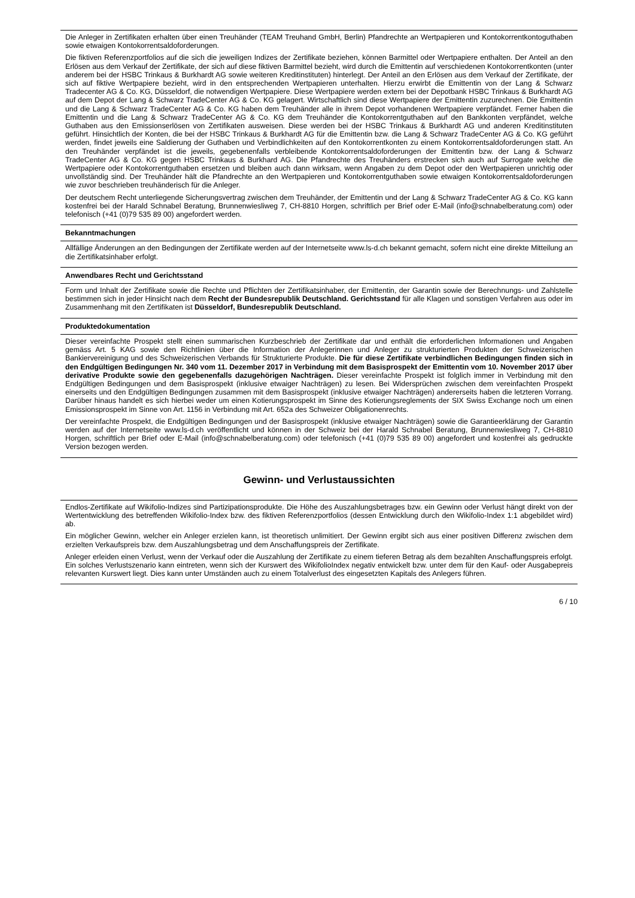Die Anleger in Zertifikaten erhalten über einen Treuhänder (TEAM Treuhand GmbH, Berlin) Pfandrechte an Wertpapieren und Kontokorrentkontoguthaben sowie etwaigen Kontokorrentsaldoforderungen.
Die fiktiven Referenzportfolios auf die sich die jeweiligen Indizes der Zertifikate beziehen, können Barmittel oder Wertpapiere enthalten. Der Anteil an den Erlösen aus dem Verkauf der Zertifikate, der sich auf diese fiktiven Barmittel bezieht, wird durch die Emittentin auf verschiedenen Kontokorrentkonten (unter anderem bei der HSBC Trinkaus & Burkhardt AG sowie weiteren Kreditinstituten) hinterlegt. Der Anteil an den Erlösen aus dem Verkauf der Zertifikate, der sich auf fiktive Wertpapiere bezieht, wird in den entsprechenden Wertpapieren unterhalten. Hierzu erwirbt die Emittentin von der Lang & Schwarz Tradecenter AG & Co. KG, Düsseldorf, die notwendigen Wertpapiere. Diese Wertpapiere werden extern bei der Depotbank HSBC Trinkaus & Burkhardt AG auf dem Depot der Lang & Schwarz TradeCenter AG & Co. KG gelagert. Wirtschaftlich sind diese Wertpapiere der Emittentin zuzurechnen. Die Emittentin und die Lang & Schwarz TradeCenter AG & Co. KG haben dem Treuhänder alle in ihrem Depot vorhandenen Wertpapiere verpfändet. Ferner haben die Emittentin und die Lang & Schwarz TradeCenter AG & Co. KG dem Treuhänder die Kontokorrentguthaben auf den Bankkonten verpfändet, welche Guthaben aus den Emissionserlösen von Zertifikaten ausweisen. Diese werden bei der HSBC Trinkaus & Burkhardt AG und anderen Kreditinstituten geführt. Hinsichtlich der Konten, die bei der HSBC Trinkaus & Burkhardt AG für die Emittentin bzw. die Lang & Schwarz TradeCenter AG & Co. KG geführt werden, findet jeweils eine Saldierung der Guthaben und Verbindlichkeiten auf den Kontokorrentkonten zu einem Kontokorrentsaldoforderungen statt. An den Treuhänder verpfändet ist die jeweils, gegebenenfalls verbleibende Kontokorrentsaldoforderungen der Emittentin bzw. der Lang & Schwarz TradeCenter AG & Co. KG gegen HSBC Trinkaus & Burkhard AG. Die Pfandrechte des Treuhänders erstrecken sich auch auf Surrogate welche die Wertpapiere oder Kontokorrentguthaben ersetzen und bleiben auch dann wirksam, wenn Angaben zu dem Depot oder den Wertpapieren unrichtig oder unvollständig sind. Der Treuhänder hält die Pfandrechte an den Wertpapieren und Kontokorrentguthaben sowie etwaigen Kontokorrentsaldoforderungen wie zuvor beschrieben treuhänderisch für die Anleger.
Der deutschem Recht unterliegende Sicherungsvertrag zwischen dem Treuhänder, der Emittentin und der Lang & Schwarz TradeCenter AG & Co. KG kann kostenfrei bei der Harald Schnabel Beratung, Brunnenwiesliweg 7, CH-8810 Horgen, schriftlich per Brief oder E-Mail (info@schnabelberatung.com) oder telefonisch (+41 (0)79 535 89 00) angefordert werden.
Bekanntmachungen
Allfällige Änderungen an den Bedingungen der Zertifikate werden auf der Internetseite www.ls-d.ch bekannt gemacht, sofern nicht eine direkte Mitteilung an die Zertifikatsinhaber erfolgt.
Anwendbares Recht und Gerichtsstand
Form und Inhalt der Zertifikate sowie die Rechte und Pflichten der Zertifikatsinhaber, der Emittentin, der Garantin sowie der Berechnungs- und Zahlstelle bestimmen sich in jeder Hinsicht nach dem Recht der Bundesrepublik Deutschland. Gerichtsstand für alle Klagen und sonstigen Verfahren aus oder im Zusammenhang mit den Zertifikaten ist Düsseldorf, Bundesrepublik Deutschland.
Produktedokumentation
Dieser vereinfachte Prospekt stellt einen summarischen Kurzbeschrieb der Zertifikate dar und enthält die erforderlichen Informationen und Angaben gemäss Art. 5 KAG sowie den Richtlinien über die Information der Anlegerinnen und Anleger zu strukturierten Produkten der Schweizerischen Bankiervereinigung und des Schweizerischen Verbands für Strukturierte Produkte. Die für diese Zertifikate verbindlichen Bedingungen finden sich in den Endgültigen Bedingungen Nr. 340 vom 11. Dezember 2017 in Verbindung mit dem Basisprospekt der Emittentin vom 10. November 2017 über derivative Produkte sowie den gegebenenfalls dazugehörigen Nachträgen. Dieser vereinfachte Prospekt ist folglich immer in Verbindung mit den Endgültigen Bedingungen und dem Basisprospekt (inklusive etwaiger Nachträgen) zu lesen. Bei Widersprüchen zwischen dem vereinfachten Prospekt einerseits und den Endgültigen Bedingungen zusammen mit dem Basisprospekt (inklusive etwaiger Nachträgen) andererseits haben die letzteren Vorrang. Darüber hinaus handelt es sich hierbei weder um einen Kotierungsprospekt im Sinne des Kotierungsreglements der SIX Swiss Exchange noch um einen Emissionsprospekt im Sinne von Art. 1156 in Verbindung mit Art. 652a des Schweizer Obligationenrechts.
Der vereinfachte Prospekt, die Endgültigen Bedingungen und der Basisprospekt (inklusive etwaiger Nachträgen) sowie die Garantieerklärung der Garantin werden auf der Internetseite www.ls-d.ch veröffentlicht und können in der Schweiz bei der Harald Schnabel Beratung, Brunnenwiesliweg 7, CH-8810 Horgen, schriftlich per Brief oder E-Mail (info@schnabelberatung.com) oder telefonisch (+41 (0)79 535 89 00) angefordert und kostenfrei als gedruckte Version bezogen werden.
Gewinn- und Verlustaussichten
Endlos-Zertifikate auf Wikifolio-Indizes sind Partizipationsprodukte. Die Höhe des Auszahlungsbetrages bzw. ein Gewinn oder Verlust hängt direkt von der Wertentwicklung des betreffenden Wikifolio-Index bzw. des fiktiven Referenzportfolios (dessen Entwicklung durch den Wikifolio-Index 1:1 abgebildet wird) ab.
Ein möglicher Gewinn, welcher ein Anleger erzielen kann, ist theoretisch unlimitiert. Der Gewinn ergibt sich aus einer positiven Differenz zwischen dem erzielten Verkaufspreis bzw. dem Auszahlungsbetrag und dem Anschaffungspreis der Zertifikate.
Anleger erleiden einen Verlust, wenn der Verkauf oder die Auszahlung der Zertifikate zu einem tieferen Betrag als dem bezahlten Anschaffungspreis erfolgt. Ein solches Verlustszenario kann eintreten, wenn sich der Kurswert des WikifolioIndex negativ entwickelt bzw. unter dem für den Kauf- oder Ausgabepreis relevanten Kurswert liegt. Dies kann unter Umständen auch zu einem Totalverlust des eingesetzten Kapitals des Anlegers führen.
6 / 10